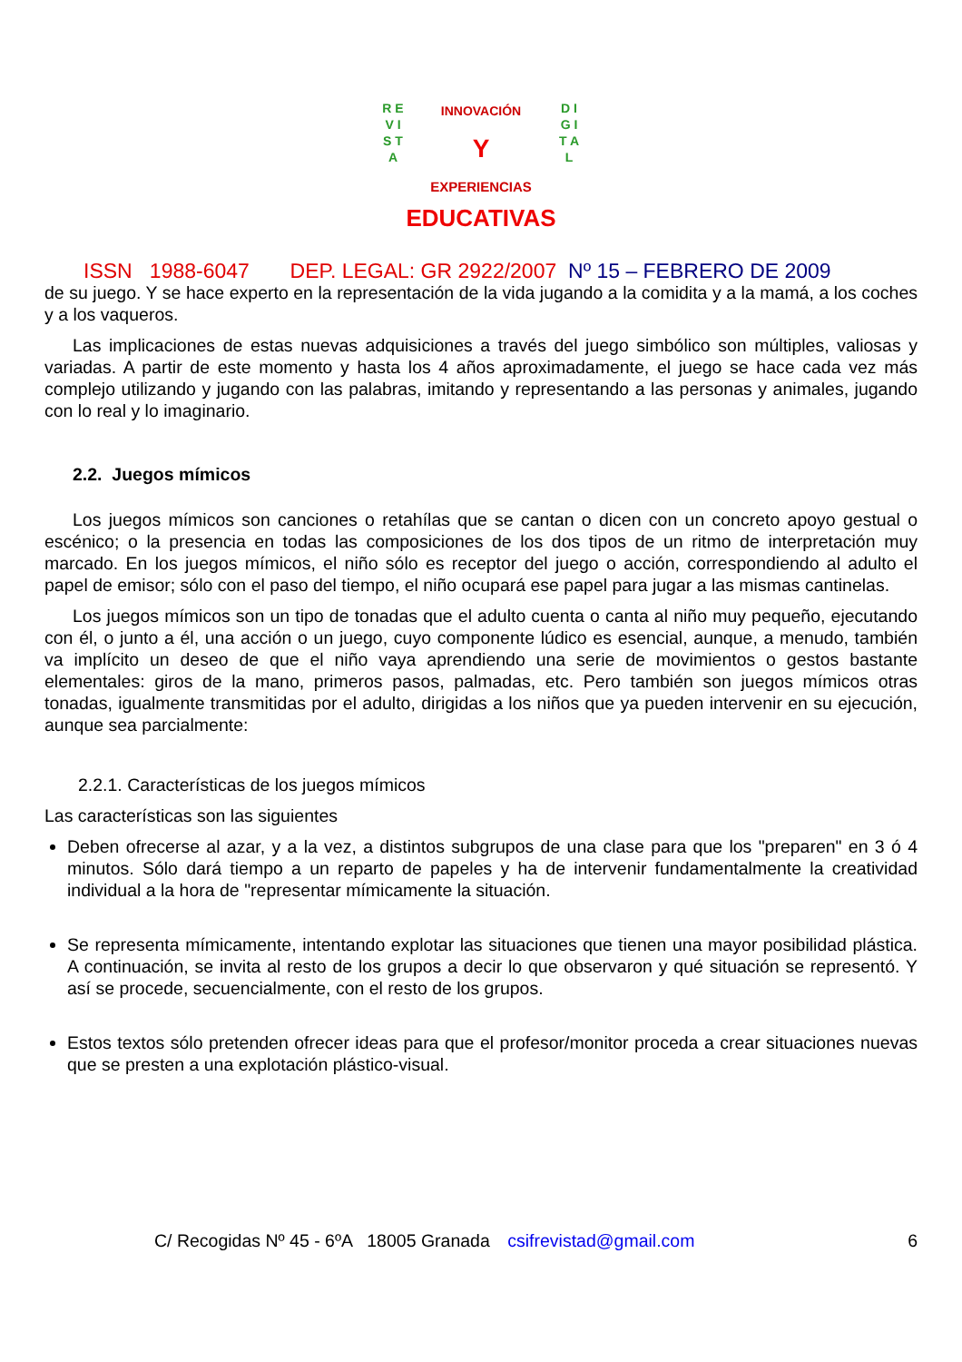R E V I S T A
INNOVACIÓN
Y
EXPERIENCIAS
D I G I T A L
EDUCATIVAS
ISSN 1988-6047 DEP. LEGAL: GR 2922/2007 Nº 15 – FEBRERO DE 2009
de su juego. Y se hace experto en la representación de la vida jugando a la comidita y a la mamá, a los coches y a los vaqueros.
Las implicaciones de estas nuevas adquisiciones a través del juego simbólico son múltiples, valiosas y variadas. A partir de este momento y hasta los 4 años aproximadamente, el juego se hace cada vez más complejo utilizando y jugando con las palabras, imitando y representando a las personas y animales, jugando con lo real y lo imaginario.
2.2. Juegos mímicos
Los juegos mímicos son canciones o retahílas que se cantan o dicen con un concreto apoyo gestual o escénico; o la presencia en todas las composiciones de los dos tipos de un ritmo de interpretación muy marcado. En los juegos mímicos, el niño sólo es receptor del juego o acción, correspondiendo al adulto el papel de emisor; sólo con el paso del tiempo, el niño ocupará ese papel para jugar a las mismas cantinelas.
Los juegos mímicos son un tipo de tonadas que el adulto cuenta o canta al niño muy pequeño, ejecutando con él, o junto a él, una acción o un juego, cuyo componente lúdico es esencial, aunque, a menudo, también va implícito un deseo de que el niño vaya aprendiendo una serie de movimientos o gestos bastante elementales: giros de la mano, primeros pasos, palmadas, etc. Pero también son juegos mímicos otras tonadas, igualmente transmitidas por el adulto, dirigidas a los niños que ya pueden intervenir en su ejecución, aunque sea parcialmente:
2.2.1. Características de los juegos mímicos
Las características son las siguientes
Deben ofrecerse al azar, y a la vez, a distintos subgrupos de una clase para que los "preparen" en 3 ó 4 minutos. Sólo dará tiempo a un reparto de papeles y ha de intervenir fundamentalmente la creatividad individual a la hora de "representar mímicamente la situación.
Se representa mímicamente, intentando explotar las situaciones que tienen una mayor posibilidad plástica. A continuación, se invita al resto de los grupos a decir lo que observaron y qué situación se representó. Y así se procede, secuencialmente, con el resto de los grupos.
Estos textos sólo pretenden ofrecer ideas para que el profesor/monitor proceda a crear situaciones nuevas que se presten a una explotación plástico-visual.
C/ Recogidas Nº 45 - 6ºA 18005 Granada csifrevistad@gmail.com 6